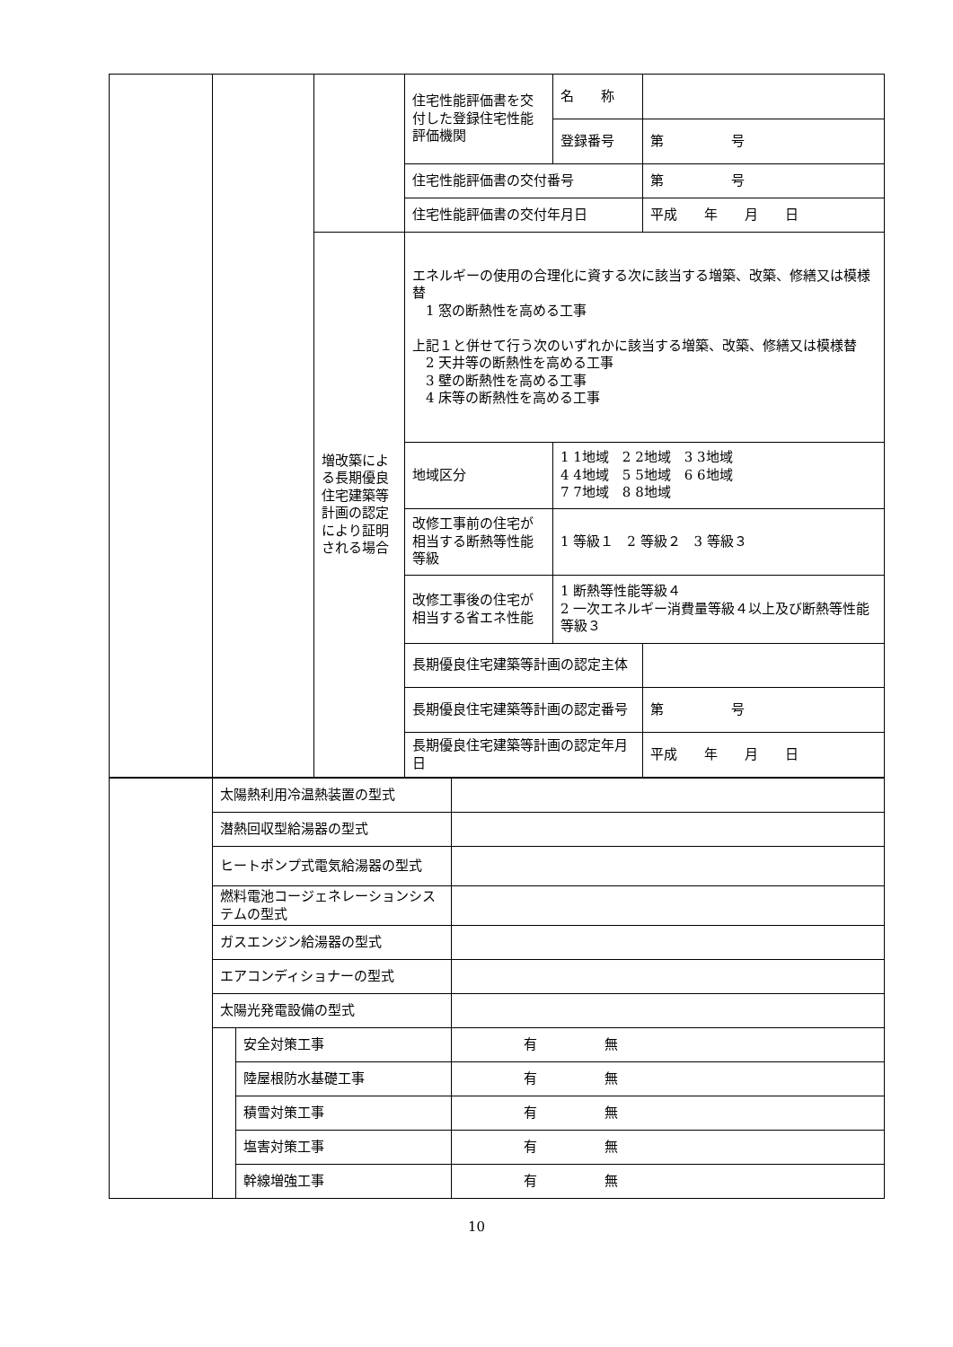| | | | 住宅性能評価書を交付した登録住宅性能評価機関 | 名 称 | |
| | | | | 登録番号 | 第 号 |
| | | | 住宅性能評価書の交付番号 | | 第 号 |
| | | | 住宅性能評価書の交付年月日 | | 平成 年 月 日 |
| | | 増改築による長期優良住宅建築等計画の認定により証明される場合 | エネルギーの使用の合理化に資する次に該当する増築、改築、修繕又は模様替 1 窓の断熱性を高める工事 上記１と併せて行う次のいずれかに該当する増築、改築、修繕又は模様替 2 天井等の断熱性を高める工事 3 壁の断熱性を高める工事 4 床等の断熱性を高める工事 | | |
| | | | 地域区分 | 1 1地域 2 2地域 3 3地域 4 4地域 5 5地域 6 6地域 7 7地域 8 8地域 | |
| | | | 改修工事前の住宅が相当する断熱等性能等級 | 1 等級１ 2 等級２ 3 等級３ | |
| | | | 改修工事後の住宅が相当する省エネ性能 | 1 断熱等性能等級４ 2 一次エネルギー消費量等級４以上及び断熱等性能等級３ | |
| | | | 長期優良住宅建築等計画の認定主体 | | |
| | | | 長期優良住宅建築等計画の認定番号 | | 第 号 |
| | | | 長期優良住宅建築等計画の認定年月日 | | 平成 年 月 日 |
| | 太陽熱利用冷温熱装置の型式 | | |
| | 潜熱回収型給湯器の型式 | | |
| | ヒートポンプ式電気給湯器の型式 | | |
| | 燃料電池コージェネレーションシステムの型式 | | |
| | ガスエンジン給湯器の型式 | | |
| | エアコンディショナーの型式 | | |
| | 太陽光発電設備の型式 | | |
| | | 安全対策工事 | 有 無 |
| | | 陸屋根防水基礎工事 | 有 無 |
| | | 積雪対策工事 | 有 無 |
| | | 塩害対策工事 | 有 無 |
| | | 幹線増強工事 | 有 無 |
10